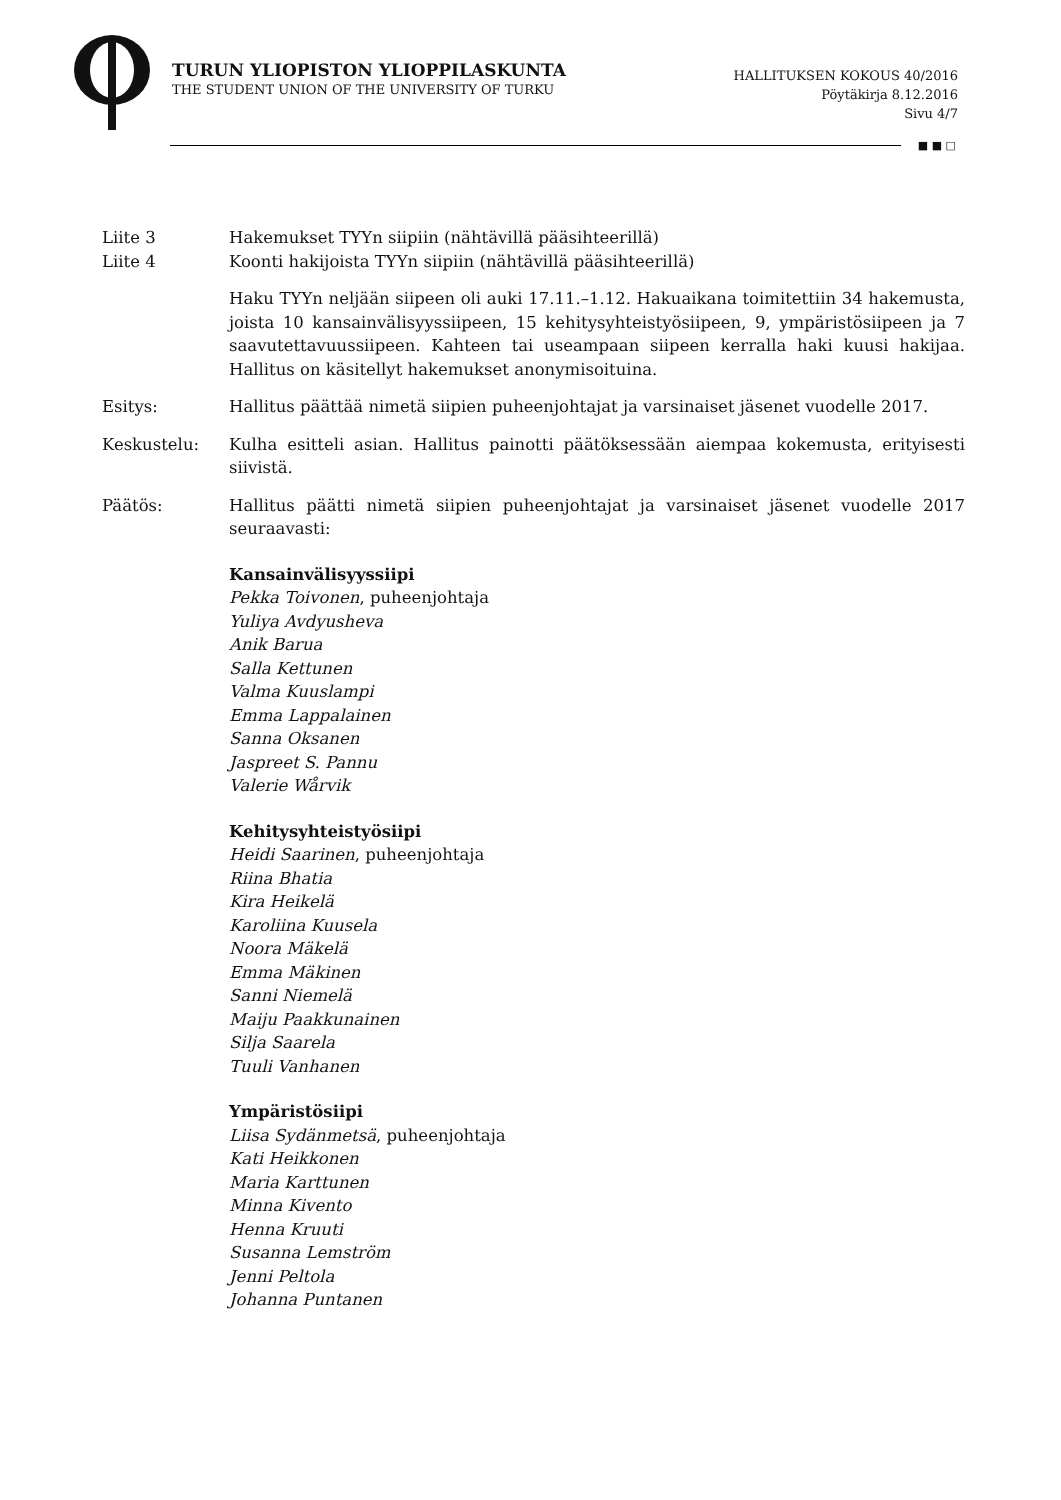TURUN YLIOPISTON YLIOPPILASKUNTA
THE STUDENT UNION OF THE UNIVERSITY OF TURKU
HALLITUKSEN KOKOUS 40/2016
Pöytäkirja 8.12.2016
Sivu 4/7
■ ■ □
Liite 3 Hakemukset TYYn siipiin (nähtävillä pääsihteerillä)
Liite 4 Koonti hakijoista TYYn siipiin (nähtävillä pääsihteerillä)
Haku TYYn neljään siipeen oli auki 17.11.–1.12. Hakuaikana toimitettiin 34 hakemusta, joista 10 kansainvälisyyssiipeen, 15 kehitysyhteistyösiipeen, 9, ympäristösiipeen ja 7 saavutettavuussiipeen. Kahteen tai useampaan siipeen kerralla haki kuusi hakijaa. Hallitus on käsitellyt hakemukset anonymisoituina.
Esitys: Hallitus päättää nimetä siipien puheenjohtajat ja varsinaiset jäsenet vuodelle 2017.
Keskustelu: Kulha esitteli asian. Hallitus painotti päätöksessään aiempaa kokemusta, erityisesti siivistä.
Päätös: Hallitus päätti nimetä siipien puheenjohtajat ja varsinaiset jäsenet vuodelle 2017 seuraavasti:
Kansainvälisyyssiipi
Pekka Toivonen, puheenjohtaja
Yuliya Avdyusheva
Anik Barua
Salla Kettunen
Valma Kuuslampi
Emma Lappalainen
Sanna Oksanen
Jaspreet S. Pannu
Valerie Wårvik
Kehitysyhteistyösiipi
Heidi Saarinen, puheenjohtaja
Riina Bhatia
Kira Heikelä
Karoliina Kuusela
Noora Mäkelä
Emma Mäkinen
Sanni Niemelä
Maiju Paakkunainen
Silja Saarela
Tuuli Vanhanen
Ympäristösiipi
Liisa Sydänmetsä, puheenjohtaja
Kati Heikkonen
Maria Karttunen
Minna Kivento
Henna Kruuti
Susanna Lemström
Jenni Peltola
Johanna Puntanen